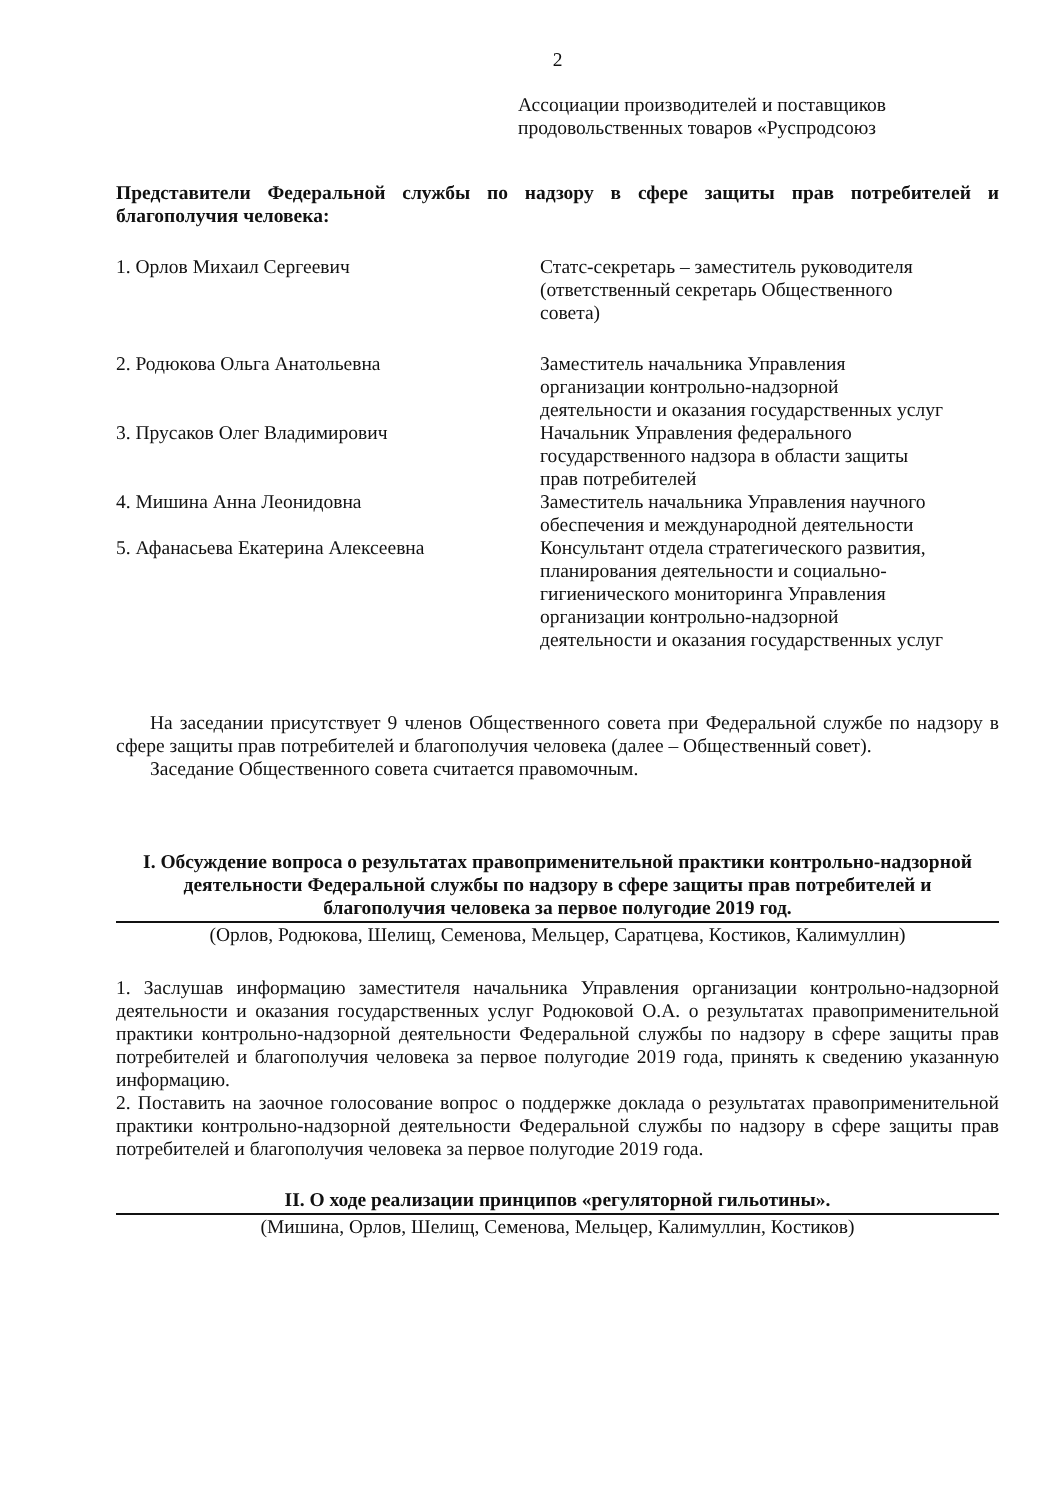2
Ассоциации производителей и поставщиков продовольственных товаров «Руспродсоюз
Представители Федеральной службы по надзору в сфере защиты прав потребителей и благополучия человека:
1. Орлов Михаил Сергеевич Статс-секретарь – заместитель руководителя (ответственный секретарь Общественного совета)
2. Родюкова Ольга Анатольевна Заместитель начальника Управления организации контрольно-надзорной деятельности и оказания государственных услуг
3. Прусаков Олег Владимирович Начальник Управления федерального государственного надзора в области защиты прав потребителей
4. Мишина Анна Леонидовна Заместитель начальника Управления научного обеспечения и международной деятельности
5. Афанасьева Екатерина Алексеевна Консультант отдела стратегического развития, планирования деятельности и социально-гигиенического мониторинга Управления организации контрольно-надзорной деятельности и оказания государственных услуг
На заседании присутствует 9 членов Общественного совета при Федеральной службе по надзору в сфере защиты прав потребителей и благополучия человека (далее – Общественный совет).
Заседание Общественного совета считается правомочным.
I. Обсуждение вопроса о результатах правоприменительной практики контрольно-надзорной деятельности Федеральной службы по надзору в сфере защиты прав потребителей и благополучия человека за первое полугодие 2019 год.
(Орлов, Родюкова, Шелищ, Семенова, Мельцер, Саратцева, Костиков, Калимуллин)
1. Заслушав информацию заместителя начальника Управления организации контрольно-надзорной деятельности и оказания государственных услуг Родюковой О.А. о результатах правоприменительной практики контрольно-надзорной деятельности Федеральной службы по надзору в сфере защиты прав потребителей и благополучия человека за первое полугодие 2019 года, принять к сведению указанную информацию.
2. Поставить на заочное голосование вопрос о поддержке доклада о результатах правоприменительной практики контрольно-надзорной деятельности Федеральной службы по надзору в сфере защиты прав потребителей и благополучия человека за первое полугодие 2019 года.
II. О ходе реализации принципов «регуляторной гильотины».
(Мишина, Орлов, Шелищ, Семенова, Мельцер, Калимуллин, Костиков)